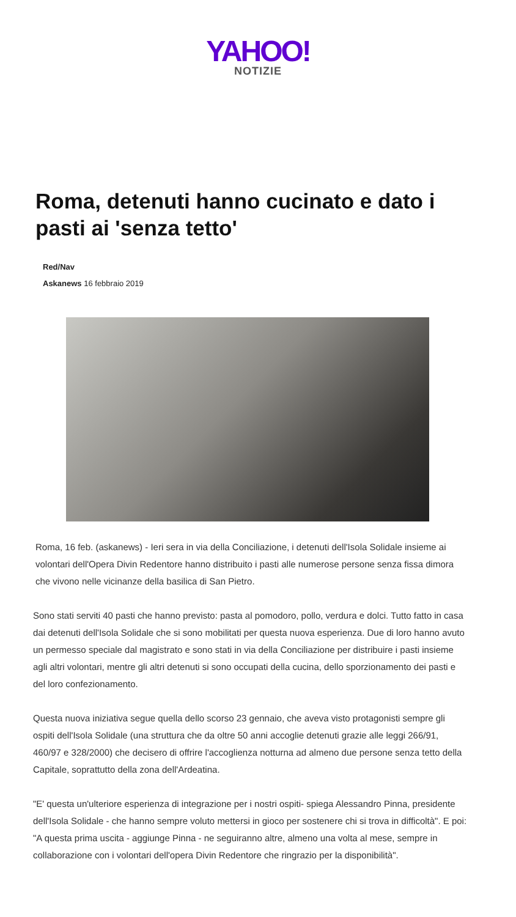YAHOO!
NOTIZIE
Roma, detenuti hanno cucinato e dato i pasti ai 'senza tetto'
Red/Nav
Askanews 16 febbraio 2019
Roma, 16 feb. (askanews) - Ieri sera in via della Conciliazione, i detenuti dell'Isola Solidale insieme ai volontari dell'Opera Divin Redentore hanno distribuito i pasti alle numerose persone senza fissa dimora che vivono nelle vicinanze della basilica di San Pietro.
Sono stati serviti 40 pasti che hanno previsto: pasta al pomodoro, pollo, verdura e dolci. Tutto fatto in casa dai detenuti dell'Isola Solidale che si sono mobilitati per questa nuova esperienza. Due di loro hanno avuto un permesso speciale dal magistrato e sono stati in via della Conciliazione per distribuire i pasti insieme agli altri volontari, mentre gli altri detenuti si sono occupati della cucina, dello sporzionamento dei pasti e del loro confezionamento.
Questa nuova iniziativa segue quella dello scorso 23 gennaio, che aveva visto protagonisti sempre gli ospiti dell'Isola Solidale (una struttura che da oltre 50 anni accoglie detenuti grazie alle leggi 266/91, 460/97 e 328/2000) che decisero di offrire l'accoglienza notturna ad almeno due persone senza tetto della Capitale, soprattutto della zona dell'Ardeatina.
"E' questa un'ulteriore esperienza di integrazione per i nostri ospiti- spiega Alessandro Pinna, presidente dell'Isola Solidale - che hanno sempre voluto mettersi in gioco per sostenere chi si trova in difficoltà". E poi: "A questa prima uscita - aggiunge Pinna - ne seguiranno altre, almeno una volta al mese, sempre in collaborazione con i volontari dell'opera Divin Redentore che ringrazio per la disponibilità".